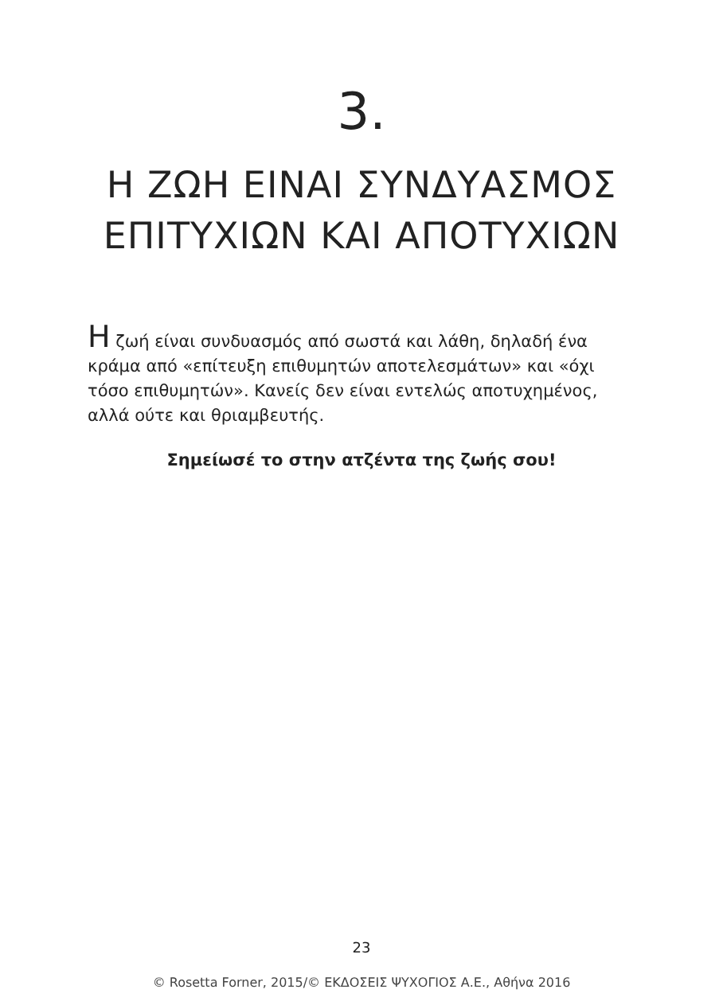3.
Η ΖΩΗ ΕΙΝΑΙ ΣΥΝΔΥΑΣΜΟΣ
ΕΠΙΤΥΧΙΩΝ ΚΑΙ ΑΠΟΤΥΧΙΩΝ
Η ζωή είναι συνδυασμός από σωστά και λάθη, δηλαδή ένα κράμα από «επίτευξη επιθυμητών αποτελεσμάτων» και «όχι τόσο επιθυμητών». Κανείς δεν είναι εντελώς αποτυχημένος, αλλά ούτε και θριαμβευτής.
Σημείωσέ το στην ατζέντα της ζωής σου!
23
© Rosetta Forner, 2015/© ΕΚΔΟΣΕΙΣ ΨΥΧΟΓΙΟΣ Α.Ε., Αθήνα 2016